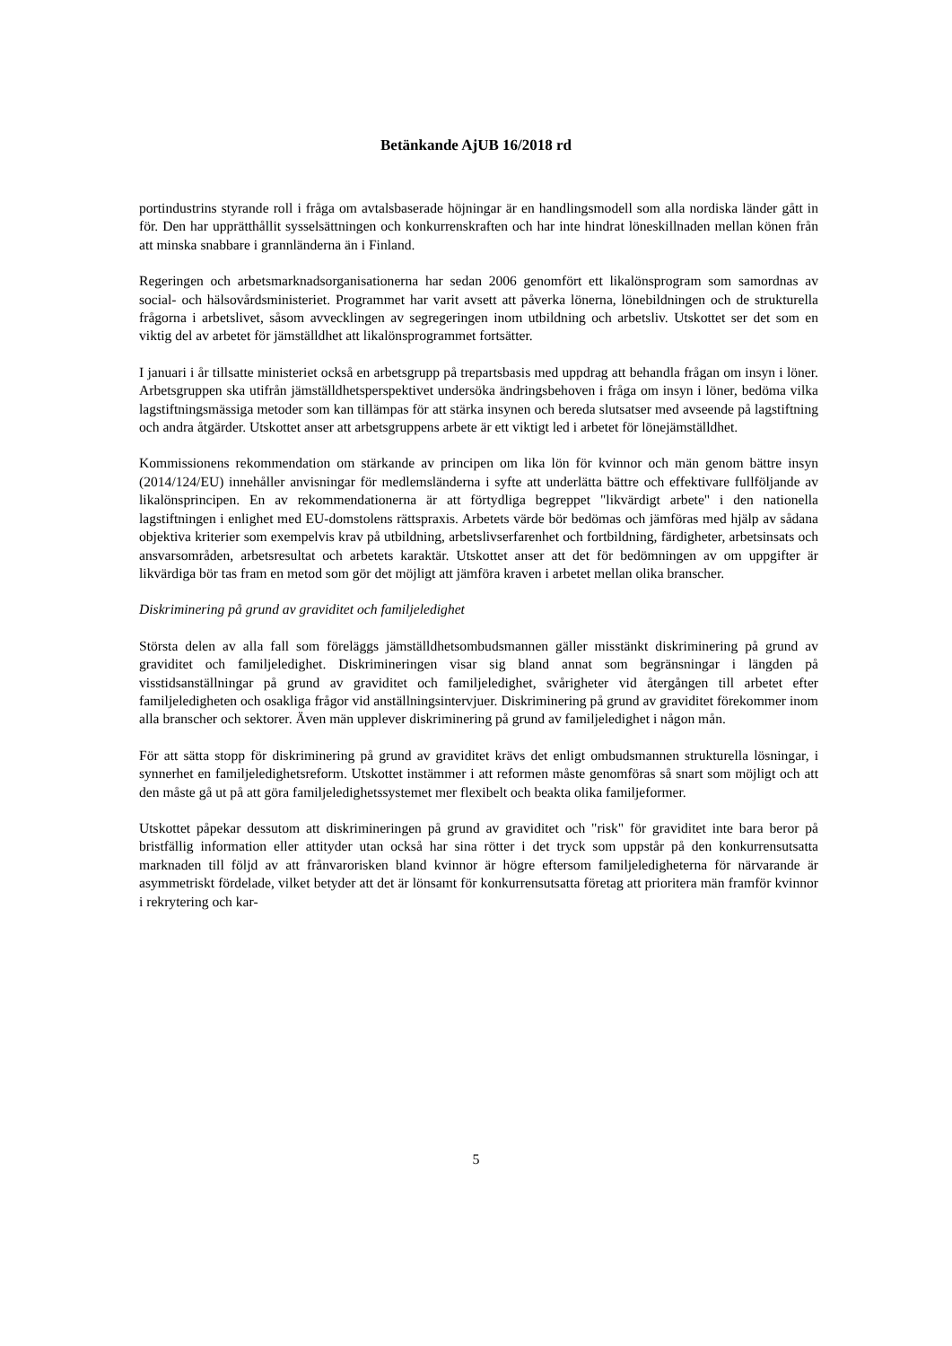Betänkande AjUB 16/2018 rd
portindustrins styrande roll i fråga om avtalsbaserade höjningar är en handlingsmodell som alla nordiska länder gått in för. Den har upprätthållit sysselsättningen och konkurrenskraften och har inte hindrat löneskillnaden mellan könen från att minska snabbare i grannländerna än i Finland.
Regeringen och arbetsmarknadsorganisationerna har sedan 2006 genomfört ett likalönsprogram som samordnas av social- och hälsovårdsministeriet. Programmet har varit avsett att påverka lönerna, lönebildningen och de strukturella frågorna i arbetslivet, såsom avvecklingen av segregeringen inom utbildning och arbetsliv. Utskottet ser det som en viktig del av arbetet för jämställdhet att likalönsprogrammet fortsätter.
I januari i år tillsatte ministeriet också en arbetsgrupp på trepartsbasis med uppdrag att behandla frågan om insyn i löner. Arbetsgruppen ska utifrån jämställdhetsperspektivet undersöka ändringsbehoven i fråga om insyn i löner, bedöma vilka lagstiftningsmässiga metoder som kan tillämpas för att stärka insynen och bereda slutsatser med avseende på lagstiftning och andra åtgärder. Utskottet anser att arbetsgruppens arbete är ett viktigt led i arbetet för lönejämställdhet.
Kommissionens rekommendation om stärkande av principen om lika lön för kvinnor och män genom bättre insyn (2014/124/EU) innehåller anvisningar för medlemsländerna i syfte att underlätta bättre och effektivare fullföljande av likalönsprincipen. En av rekommendationerna är att förtydliga begreppet "likvärdigt arbete" i den nationella lagstiftningen i enlighet med EU-domstolens rättspraxis. Arbetets värde bör bedömas och jämföras med hjälp av sådana objektiva kriterier som exempelvis krav på utbildning, arbetslivserfarenhet och fortbildning, färdigheter, arbetsinsats och ansvarsområden, arbetsresultat och arbetets karaktär. Utskottet anser att det för bedömningen av om uppgifter är likvärdiga bör tas fram en metod som gör det möjligt att jämföra kraven i arbetet mellan olika branscher.
Diskriminering på grund av graviditet och familjeledighet
Största delen av alla fall som föreläggs jämställdhetsombudsmannen gäller misstänkt diskriminering på grund av graviditet och familjeledighet. Diskrimineringen visar sig bland annat som begränsningar i längden på visstidsanställningar på grund av graviditet och familjeledighet, svårigheter vid återgången till arbetet efter familjeledigheten och osakliga frågor vid anställningsintervjuer. Diskriminering på grund av graviditet förekommer inom alla branscher och sektorer. Även män upplever diskriminering på grund av familjeledighet i någon mån.
För att sätta stopp för diskriminering på grund av graviditet krävs det enligt ombudsmannen strukturella lösningar, i synnerhet en familjeledighetsreform. Utskottet instämmer i att reformen måste genomföras så snart som möjligt och att den måste gå ut på att göra familjeledighetssystemet mer flexibelt och beakta olika familjeformer.
Utskottet påpekar dessutom att diskrimineringen på grund av graviditet och "risk" för graviditet inte bara beror på bristfällig information eller attityder utan också har sina rötter i det tryck som uppstår på den konkurrensutsatta marknaden till följd av att frånvarorisken bland kvinnor är högre eftersom familjeledigheterna för närvarande är asymmetriskt fördelade, vilket betyder att det är lönsamt för konkurrensutsatta företag att prioritera män framför kvinnor i rekrytering och kar-
5